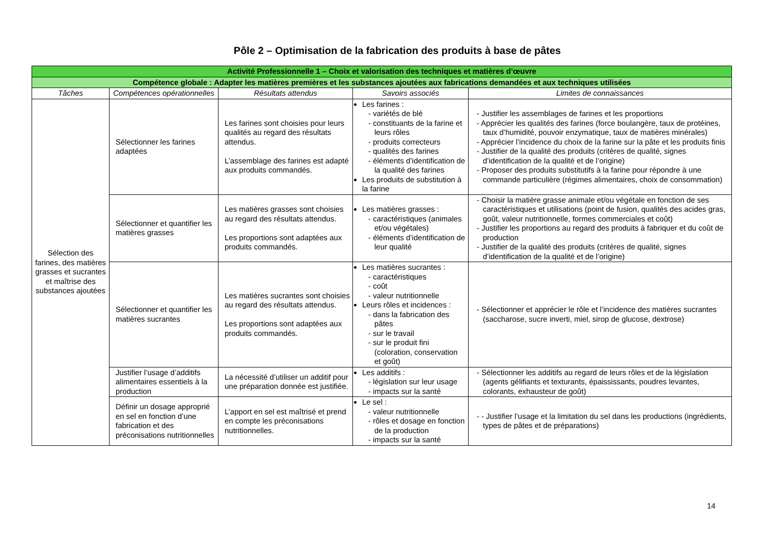Pôle 2 – Optimisation de la fabrication des produits à base de pâtes
| Activité Professionnelle 1 – Choix et valorisation des techniques et matières d’œuvre | | | | |
| Compétence globale : Adapter les matières premières et les substances ajoutées aux fabrications demandées et aux techniques utilisées | | | | |
| Tâches | Compétences opérationnelles | Résultats attendus | Savoirs associés | Limites de connaissances |
| Sélection des farines, des matières grasses et sucrantes et maîtrise des substances ajoutées | Sélectionner les farines adaptées | Les farines sont choisies pour leurs qualités au regard des résultats attendus. L’assemblage des farines est adapté aux produits commandés. | Les farines : - variétés de blé - constituants de la farine et leurs rôles - produits correcteurs - qualités des farines - éléments d’identification de la qualité des farines Les produits de substitution à la farine | - Justifier les assemblages de farines et les proportions - Apprécier les qualités des farines (force boulangère, taux de protéines, taux d’humidité, pouvoir enzymatique, taux de matières minérales) - Apprécier l’incidence du choix de la farine sur la pâte et les produits finis - Justifier de la qualité des produits (critères de qualité, signes d’identification de la qualité et de l’origine) - Proposer des produits substitutifs à la farine pour répondre à une commande particulière (régimes alimentaires, choix de consommation) |
| | Sélectionner et quantifier les matières grasses | Les matières grasses sont choisies au regard des résultats attendus. Les proportions sont adaptées aux produits commandés. | Les matières grasses : - caractéristiques (animales et/ou végétales) - éléments d’identification de leur qualité | - Choisir la matière grasse animale et/ou végétale en fonction de ses caractéristiques et utilisations (point de fusion, qualités des acides gras, goût, valeur nutritionnelle, formes commerciales et coût) - Justifier les proportions au regard des produits à fabriquer et du coût de production - Justifier de la qualité des produits (critères de qualité, signes d’identification de la qualité et de l’origine) |
| | Sélectionner et quantifier les matières sucrantes | Les matières sucrantes sont choisies au regard des résultats attendus. Les proportions sont adaptées aux produits commandés. | Les matières sucrantes : - caractéristiques - coût - valeur nutritionnelle Leurs rôles et incidences : - dans la fabrication des pâtes - sur le travail - sur le produit fini (coloration, conservation et goût) | - Sélectionner et apprécier le rôle et l’incidence des matières sucrantes (saccharose, sucre inverti, miel, sirop de glucose, dextrose) |
| | Justifier l’usage d’additifs alimentaires essentiels à la production | La nécessité d’utiliser un additif pour une préparation donnée est justifiée. | Les additifs : - législation sur leur usage - impacts sur la santé | - Sélectionner les additifs au regard de leurs rôles et de la législation (agents gélifiants et texturants, épaississants, poudres levantes, colorants, exhausteur de goût) |
| | Définir un dosage approprié en sel en fonction d’une fabrication et des préconisations nutritionnelles | L’apport en sel est maîtrisé et prend en compte les préconisations nutritionnelles. | Le sel : - valeur nutritionnelle - rôles et dosage en fonction de la production - impacts sur la santé | - - Justifier l’usage et la limitation du sel dans les productions (ingrédients, types de pâtes et de préparations) |
14